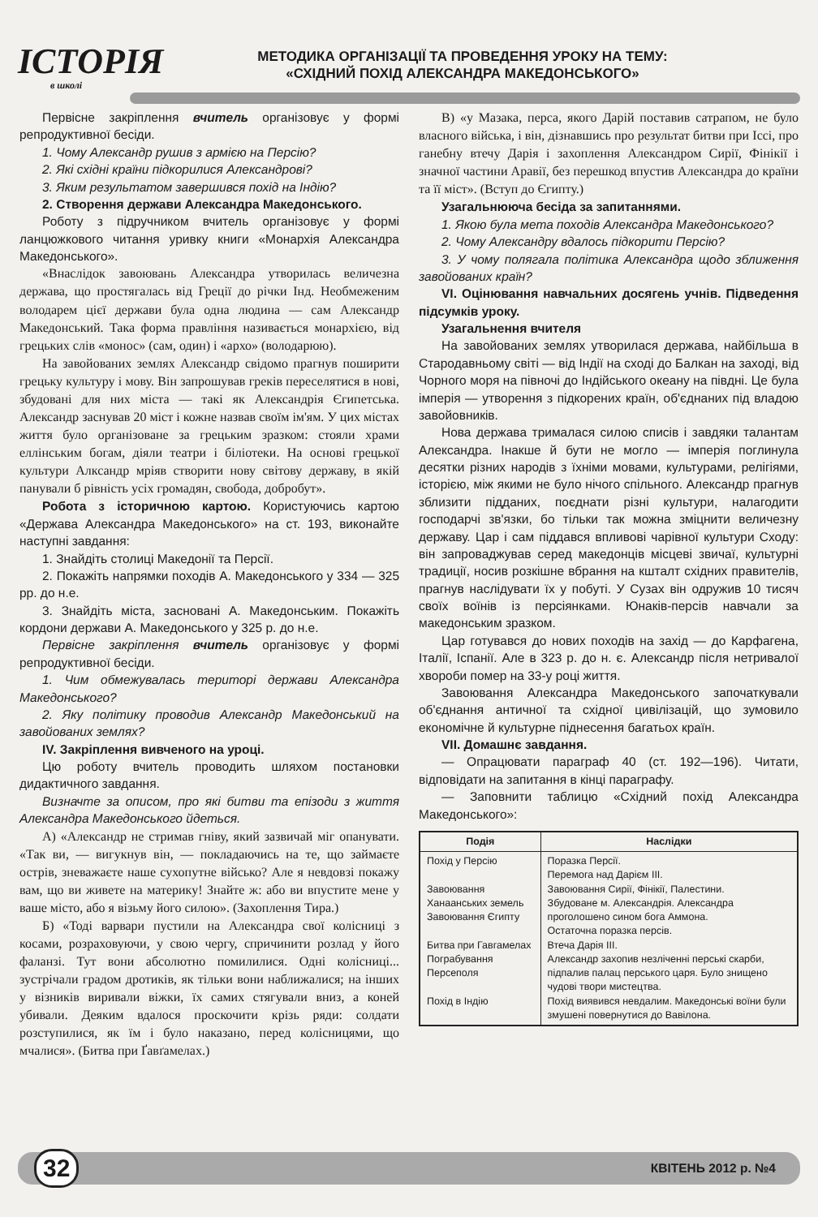ІСТОРІЯ
в школі
МЕТОДИКА ОРГАНІЗАЦІЇ ТА ПРОВЕДЕННЯ УРОКУ НА ТЕМУ:
«СХІДНИЙ ПОХІД АЛЕКСАНДРА МАКЕДОНСЬКОГО»
Первісне закріплення вчитель організовує у формі репродуктивної бесіди.
1. Чому Александр рушив з армією на Персію?
2. Які східні країни підкорилися Александрові?
3. Яким результатом завершився похід на Індію?
2. Створення держави Александра Македонського.
Роботу з підручником вчитель організовує у формі ланцюжкового читання уривку книги «Монархія Александра Македонського».
«Внаслідок завоювань Александра утворилась величезна держава, що простягалась від Греції до річки Інд. Необмеженим володарем цієї держави була одна людина — сам Александр Македонський. Така форма правління називається монархією, від грецьких слів «монос» (сам, один) і «архо» (володарюю).
На завойованих землях Александр свідомо прагнув поширити грецьку культуру і мову. Він запрошував греків переселятися в нові, збудовані для них міста — такі як Александрія Єгипетська. Александр заснував 20 міст і кожне назвав своїм ім'ям. У цих містах життя було організоване за грецьким зразком: стояли храми еллінським богам, діяли театри і біліотеки. На основі грецької культури Алксандр мріяв створити нову світову державу, в якій панували б рівність усіх громадян, свобода, добробут».
Робота з історичною картою. Користуючись картою «Держава Александра Македонського» на ст. 193, виконайте наступні завдання:
1. Знайдіть столиці Македонії та Персії.
2. Покажіть напрямки походів А. Македонського у 334 — 325 рр. до н.е.
3. Знайдіть міста, засновані А. Македонським. Покажіть кордони держави А. Македонського у 325 р. до н.е.
Первісне закріплення вчитель організовує у формі репродуктивної бесіди.
1. Чим обмежувалась територі держави Александра Македонського?
2. Яку політику проводив Александр Македонський на завойованих землях?
IV. Закріплення вивченого на уроці.
Цю роботу вчитель проводить шляхом постановки дидактичного завдання.
Визначте за описом, про які битви та епізоди з життя Александра Македонського йдеться.
А) «Александр не стримав гніву, який зазвичай міг опанувати. «Так ви, — вигукнув він, — покладаючись на те, що займаєте острів, зневажаєте наше сухопутне військо? Але я невдовзі покажу вам, що ви живете на материку! Знайте ж: або ви впустите мене у ваше місто, або я візьму його силою». (Захоплення Тира.)
Б) «Тоді варвари пустили на Александра свої колісниці з косами, розраховуючи, у свою чергу, спричинити розлад у його фаланзі. Тут вони абсолютно помилилися. Одні колісниці... зустрічали градом дротиків, як тільки вони наближалися; на інших у візників виривали віжки, їх самих стягували вниз, а коней убивали. Деяким вдалося проскочити крізь ряди: солдати розступилися, як їм і було наказано, перед колісницями, що мчалися». (Битва при Ґавґамелах.)
В) «у Мазака, перса, якого Дарій поставив сатрапом, не було власного війська, і він, дізнавшись про результат битви при Іссі, про ганебну втечу Дарія і захоплення Александром Сирії, Фінікії і значної частини Аравії, без перешкод впустив Александра до країни та її міст». (Вступ до Єгипту.)
Узагальнююча бесіда за запитаннями.
1. Якою була мета походів Александра Македонського?
2. Чому Александру вдалось підкорити Персію?
3. У чому полягала політика Александра щодо зближення завойованих країн?
VI. Оцінювання навчальних досягень учнів. Підведення підсумків уроку.
Узагальнення вчителя
На завойованих землях утворилася держава, найбільша в Стародавньому світі — від Індії на сході до Балкан на заході, від Чорного моря на півночі до Індійського океану на півдні. Це була імперія — утворення з підкорених країн, об'єднаних під владою завойовників.
Нова держава трималася силою списів і завдяки талантам Александра. Інакше й бути не могло — імперія поглинула десятки різних народів з їхніми мовами, культурами, релігіями, історією, між якими не було нічого спільного. Александр прагнув зблизити підданих, поєднати різні культури, налагодити господарчі зв'язки, бо тільки так можна зміцнити величезну державу. Цар і сам піддався впливові чарівної культури Сходу: він запроваджував серед македонців місцеві звичаї, культурні традиції, носив розкішне вбрання на кшталт східних правителів, прагнув наслідувати їх у побуті. У Сузах він одружив 10 тисяч своїх воїнів із персіянками. Юнаків-персів навчали за македонським зразком.
Цар готувався до нових походів на захід — до Карфагена, Італії, Іспанії. Але в 323 р. до н. є. Александр після нетривалої хвороби помер на 33-у році життя.
Завоювання Александра Македонського започаткували об'єднання античної та східної цивілізацій, що зумовило економічне й культурне піднесення багатьох країн.
VII. Домашнє завдання.
— Опрацювати параграф 40 (ст. 192—196). Читати, відповідати на запитання в кінці параграфу.
— Заповнити таблицю «Східний похід Александра Македонського»:
| Подія | Наслідки |
| --- | --- |
| Похід у Персію Завоювання Ханаанських земель Завоювання Єгипту Битва при Гавгамелах Пограбування Персеполя Похід в Індію | Поразка Персії. Перемога над Дарієм III. Завоювання Сирії, Фінікії, Палестини. Збудоване м. Александрія. Александра проголошено сином бога Аммона. Остаточна поразка персів. Втеча Дарія III. Александр захопив незліченні перські скарби, підпалив палац перського царя. Було знищено чудові твори мистецтва. Похід виявився невдалим. Македонські воїни були змушені повернутися до Вавілона. |
32 КВІТЕНЬ 2012 р. №4